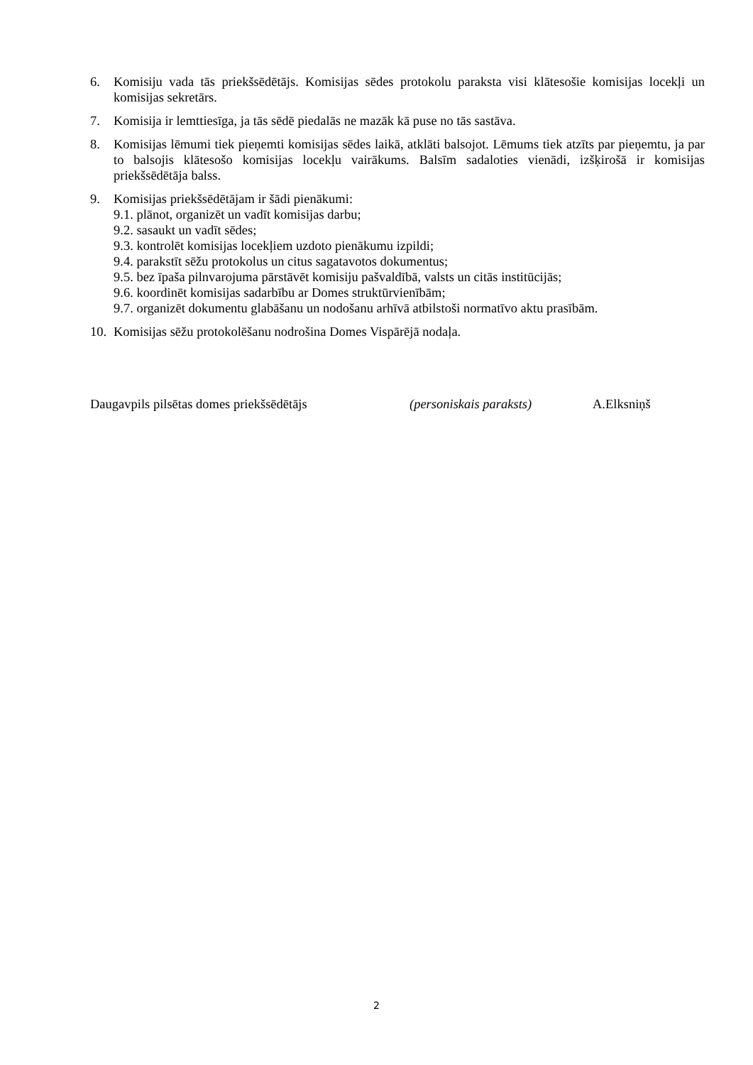6. Komisiju vada tās priekšsēdētājs. Komisijas sēdes protokolu paraksta visi klātesošie komisijas locekļi un komisijas sekretārs.
7. Komisija ir lemttiesīga, ja tās sēdē piedalās ne mazāk kā puse no tās sastāva.
8. Komisijas lēmumi tiek pieņemti komisijas sēdes laikā, atklāti balsojot. Lēmums tiek atzīts par pieņemtu, ja par to balsojis klātesošo komisijas locekļu vairākums. Balsīm sadaloties vienādi, izšķirošā ir komisijas priekšsēdētāja balss.
9. Komisijas priekšsēdētājam ir šādi pienākumi:
9.1. plānot, organizēt un vadīt komisijas darbu;
9.2. sasaukt un vadīt sēdes;
9.3. kontrolēt komisijas locekļiem uzdoto pienākumu izpildi;
9.4. parakstīt sēžu protokolus un citus sagatavotos dokumentus;
9.5. bez īpaša pilnvarojuma pārstāvēt komisiju pašvaldībā, valsts un citās institūcijās;
9.6. koordinēt komisijas sadarbību ar Domes struktūrvienībām;
9.7. organizēt dokumentu glabāšanu un nodošanu arhīvā atbilstoši normatīvo aktu prasībām.
10. Komisijas sēžu protokolēšanu nodrošina Domes Vispārējā nodaļa.
Daugavpils pilsētas domes priekšsēdētājs (personiskais paraksts) A.Elksniņš
2